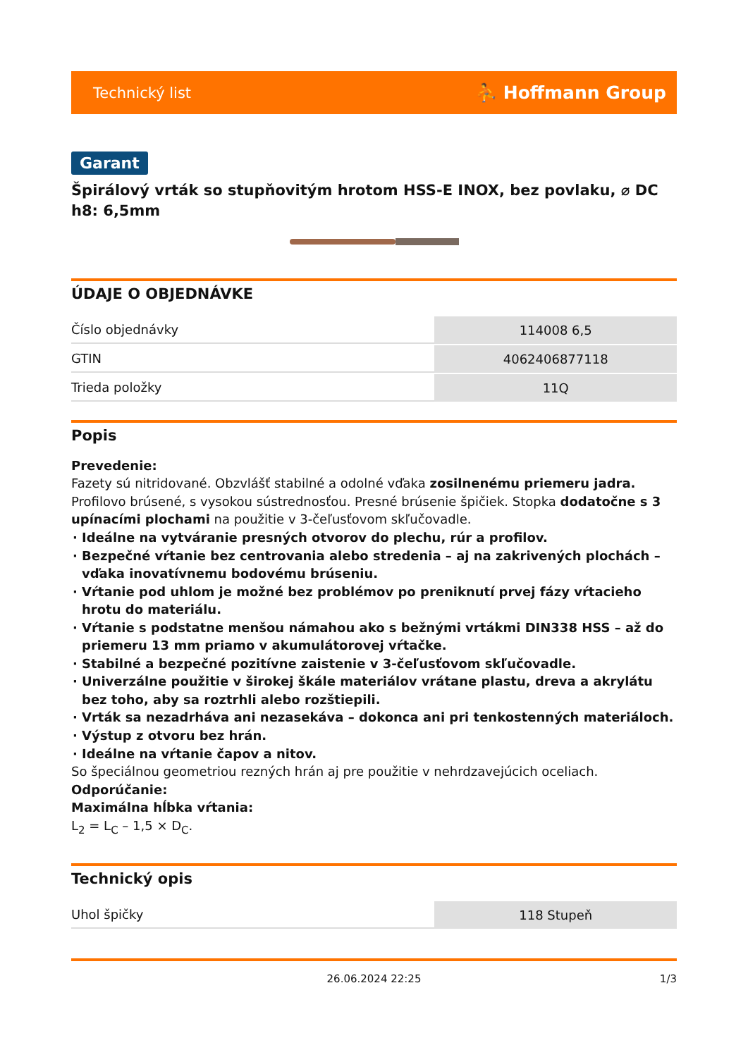Technický list ⛹ Hoffmann Group
Garant
Špirálový vrták so stupňovitým hrotom HSS-E INOX, bez povlaku, ⌀ DC h8: 6,5mm
ÚDAJE O OBJEDNÁVKE
| Číslo objednávky | 114008 6,5 |
| GTIN | 4062406877118 |
| Trieda položky | 11Q |
Popis
Prevedenie:
Fazety sú nitridované. Obzvlášť stabilné a odolné vďaka zosilnenému priemeru jadra. Profilovo brúsené, s vysokou sústrednosťou. Presné brúsenie špičiek. Stopka dodatočne s 3 upínacími plochami na použitie v 3-čeľusťovom skľučovadle.
Ideálne na vytváranie presných otvorov do plechu, rúr a profilov.
Bezpečné vŕtanie bez centrovania alebo stredenia – aj na zakrivených plochách – vďaka inovatívnemu bodovému brúseniu.
Vŕtanie pod uhlom je možné bez problémov po preniknutí prvej fázy vŕtacieho hrotu do materiálu.
Vŕtanie s podstatne menšou námahou ako s bežnými vrtákmi DIN338 HSS – až do priemeru 13 mm priamo v akumulátorovej vŕtačke.
Stabilné a bezpečné pozitívne zaistenie v 3-čeľusťovom skľučovadle.
Univerzálne použitie v širokej škále materiálov vrátane plastu, dreva a akrylátu bez toho, aby sa roztrhli alebo rozštiepili.
Vrták sa nezadrháva ani nezasekáva – dokonca ani pri tenkostenných materiáloch.
Výstup z otvoru bez hrán.
Ideálne na vŕtanie čapov a nitov.
So špeciálnou geometriou rezných hrán aj pre použitie v nehrdzavejúcich oceliach.
Odporúčanie:
Maximálna hĺbka vŕtania:
L<sub>2</sub> = L<sub>C</sub> – 1,5 × D<sub>C</sub>.
Technický opis
| Uhol špičky | 118 Stupeň |
26.06.2024 22:25 1/3